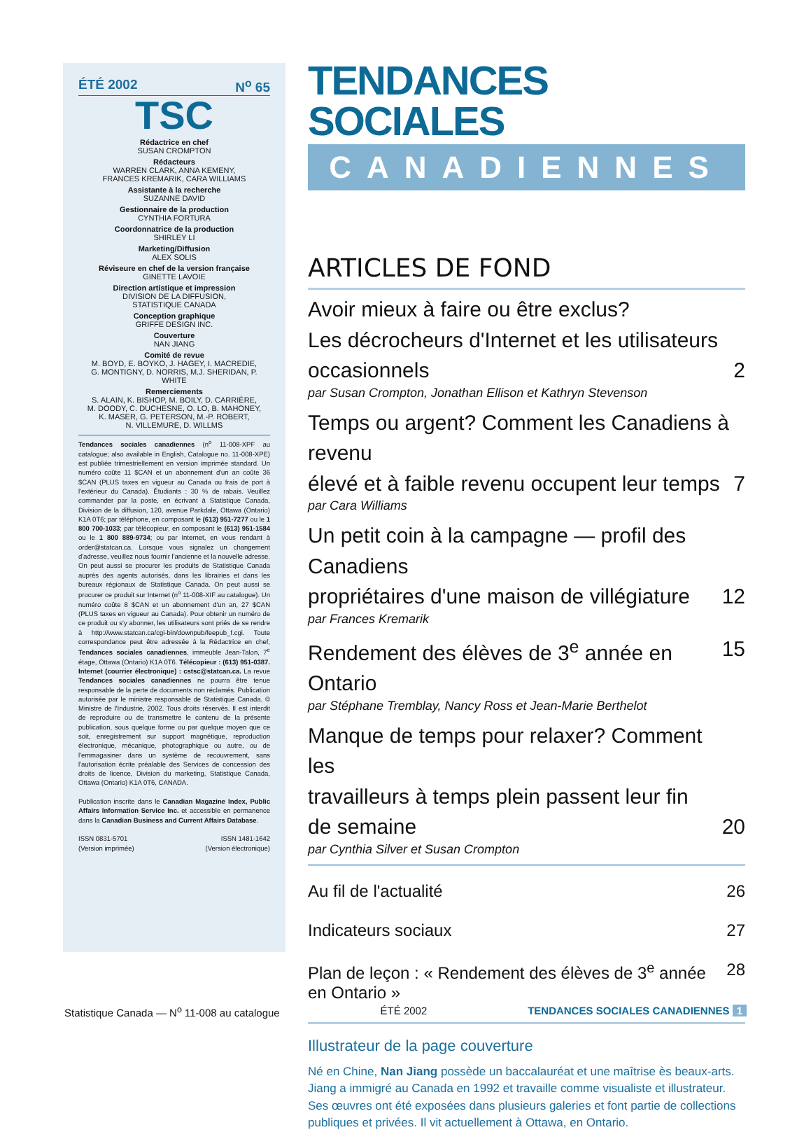ÉTÉ 2002 N<sup>o</sup> 65
TSC
Rédactrice en chef
SUSAN CROMPTON
Rédacteurs
WARREN CLARK, ANNA KEMENY,
FRANCES KREMARIK, CARA WILLIAMS
Assistante à la recherche
SUZANNE DAVID
Gestionnaire de la production
CYNTHIA FORTURA
Coordonnatrice de la production
SHIRLEY LI
Marketing/Diffusion
ALEX SOLIS
Réviseure en chef de la version française
GINETTE LAVOIE
Direction artistique et impression
DIVISION DE LA DIFFUSION,
STATISTIQUE CANADA
Conception graphique
GRIFFE DESIGN INC.
Couverture
NAN JIANG
Comité de revue
M. BOYD, E. BOYKO, J. HAGEY, I. MACREDIE,
G. MONTIGNY, D. NORRIS, M.J. SHERIDAN, P. WHITE
Remerciements
S. ALAIN, K. BISHOP, M. BOILY, D. CARRIÈRE,
M. DOODY, C. DUCHESNE, O. LO, B. MAHONEY,
K. MASER, G. PETERSON, M.-P. ROBERT,
N. VILLEMURE, D. WILLMS
Tendances sociales canadiennes (n<sup>o</sup> 11-008-XPF au catalogue; also available in English, Catalogue no. 11-008-XPE) est publiée trimestriellement en version imprimée standard. Un numéro coûte 11 $CAN et un abonnement d'un an coûte 36 $CAN (PLUS taxes en vigueur au Canada ou frais de port à l'extérieur du Canada). Étudiants : 30 % de rabais. Veuillez commander par la poste, en écrivant à Statistique Canada, Division de la diffusion, 120, avenue Parkdale, Ottawa (Ontario) K1A 0T6; par téléphone, en composant le (613) 951-7277 ou le 1 800 700-1033; par télécopieur, en composant le (613) 951-1584 ou le 1 800 889-9734; ou par Internet, en vous rendant à order@statcan.ca. Lorsque vous signalez un changement d'adresse, veuillez nous fournir l'ancienne et la nouvelle adresse. On peut aussi se procurer les produits de Statistique Canada auprès des agents autorisés, dans les librairies et dans les bureaux régionaux de Statistique Canada. On peut aussi se procurer ce produit sur Internet (n<sup>o</sup> 11-008-XIF au catalogue). Un numéro coûte 8 $CAN et un abonnement d'un an, 27 $CAN (PLUS taxes en vigueur au Canada). Pour obtenir un numéro de ce produit ou s'y abonner, les utilisateurs sont priés de se rendre à http://www.statcan.ca/cgi-bin/downpub/feepub_f.cgi. Toute correspondance peut être adressée à la Rédactrice en chef, Tendances sociales canadiennes, immeuble Jean-Talon, 7<sup>e</sup> étage, Ottawa (Ontario) K1A 0T6. Télécopieur : (613) 951-0387. Internet (courrier électronique) : cstsc@statcan.ca. La revue Tendances sociales canadiennes ne pourra être tenue responsable de la perte de documents non réclamés. Publication autorisée par le ministre responsable de Statistique Canada. © Ministre de l'Industrie, 2002. Tous droits réservés. Il est interdit de reproduire ou de transmettre le contenu de la présente publication, sous quelque forme ou par quelque moyen que ce soit, enregistrement sur support magnétique, reproduction électronique, mécanique, photographique ou autre, ou de l'emmagasiner dans un système de recouvrement, sans l'autorisation écrite préalable des Services de concession des droits de licence, Division du marketing, Statistique Canada, Ottawa (Ontario) K1A 0T6, CANADA.
Publication inscrite dans le Canadian Magazine Index, Public Affairs Information Service Inc. et accessible en permanence dans la Canadian Business and Current Affairs Database.
ISSN 0831-5701
(Version imprimée) ISSN 1481-1642
(Version électronique)
TENDANCES SOCIALES
CANADIENNES
ARTICLES DE FOND
Avoir mieux à faire ou être exclus?
Les décrocheurs d'Internet et les utilisateurs occasionnels 2
par Susan Crompton, Jonathan Ellison et Kathryn Stevenson
Temps ou argent? Comment les Canadiens à revenu
élevé et à faible revenu occupent leur temps 7
par Cara Williams
Un petit coin à la campagne — profil des Canadiens
propriétaires d'une maison de villégiature 12
par Frances Kremarik
Rendement des élèves de 3<sup>e</sup> année en Ontario 15
par Stéphane Tremblay, Nancy Ross et Jean-Marie Berthelot
Manque de temps pour relaxer? Comment les
travailleurs à temps plein passent leur fin
de semaine 20
par Cynthia Silver et Susan Crompton
Au fil de l'actualité 26
Indicateurs sociaux 27
Plan de leçon : « Rendement des élèves de 3<sup>e</sup> année en Ontario » 28
Illustrateur de la page couverture
Né en Chine, Nan Jiang possède un baccalauréat et une maîtrise ès beaux-arts. Jiang a immigré au Canada en 1992 et travaille comme visualiste et illustrateur. Ses œuvres ont été exposées dans plusieurs galeries et font partie de collections publiques et privées. Il vit actuellement à Ottawa, en Ontario.
Statistique Canada — N<sup>o</sup> 11-008 au catalogue ÉTÉ 2002 TENDANCES SOCIALES CANADIENNES 1